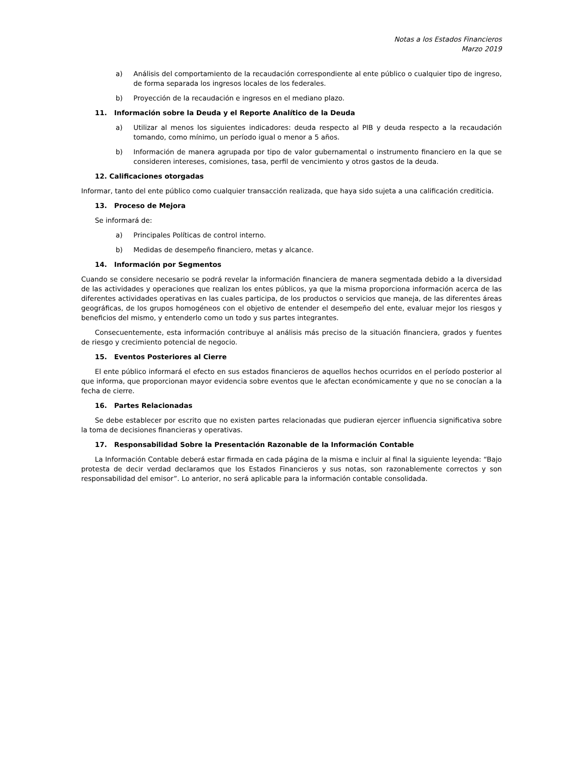Notas a los Estados Financieros
Marzo 2019
a) Análisis del comportamiento de la recaudación correspondiente al ente público o cualquier tipo de ingreso, de forma separada los ingresos locales de los federales.
b) Proyección de la recaudación e ingresos en el mediano plazo.
11. Información sobre la Deuda y el Reporte Analítico de la Deuda
a) Utilizar al menos los siguientes indicadores: deuda respecto al PIB y deuda respecto a la recaudación tomando, como mínimo, un período igual o menor a 5 años.
b) Información de manera agrupada por tipo de valor gubernamental o instrumento financiero en la que se consideren intereses, comisiones, tasa, perfil de vencimiento y otros gastos de la deuda.
12. Calificaciones otorgadas
Informar, tanto del ente público como cualquier transacción realizada, que haya sido sujeta a una calificación crediticia.
13. Proceso de Mejora
Se informará de:
a) Principales Políticas de control interno.
b) Medidas de desempeño financiero, metas y alcance.
14. Información por Segmentos
Cuando se considere necesario se podrá revelar la información financiera de manera segmentada debido a la diversidad de las actividades y operaciones que realizan los entes públicos, ya que la misma proporciona información acerca de las diferentes actividades operativas en las cuales participa, de los productos o servicios que maneja, de las diferentes áreas geográficas, de los grupos homogéneos con el objetivo de entender el desempeño del ente, evaluar mejor los riesgos y beneficios del mismo, y entenderlo como un todo y sus partes integrantes.
Consecuentemente, esta información contribuye al análisis más preciso de la situación financiera, grados y fuentes de riesgo y crecimiento potencial de negocio.
15. Eventos Posteriores al Cierre
El ente público informará el efecto en sus estados financieros de aquellos hechos ocurridos en el período posterior al que informa, que proporcionan mayor evidencia sobre eventos que le afectan económicamente y que no se conocían a la fecha de cierre.
16. Partes Relacionadas
Se debe establecer por escrito que no existen partes relacionadas que pudieran ejercer influencia significativa sobre la toma de decisiones financieras y operativas.
17. Responsabilidad Sobre la Presentación Razonable de la Información Contable
La Información Contable deberá estar firmada en cada página de la misma e incluir al final la siguiente leyenda: “Bajo protesta de decir verdad declaramos que los Estados Financieros y sus notas, son razonablemente correctos y son responsabilidad del emisor”. Lo anterior, no será aplicable para la información contable consolidada.